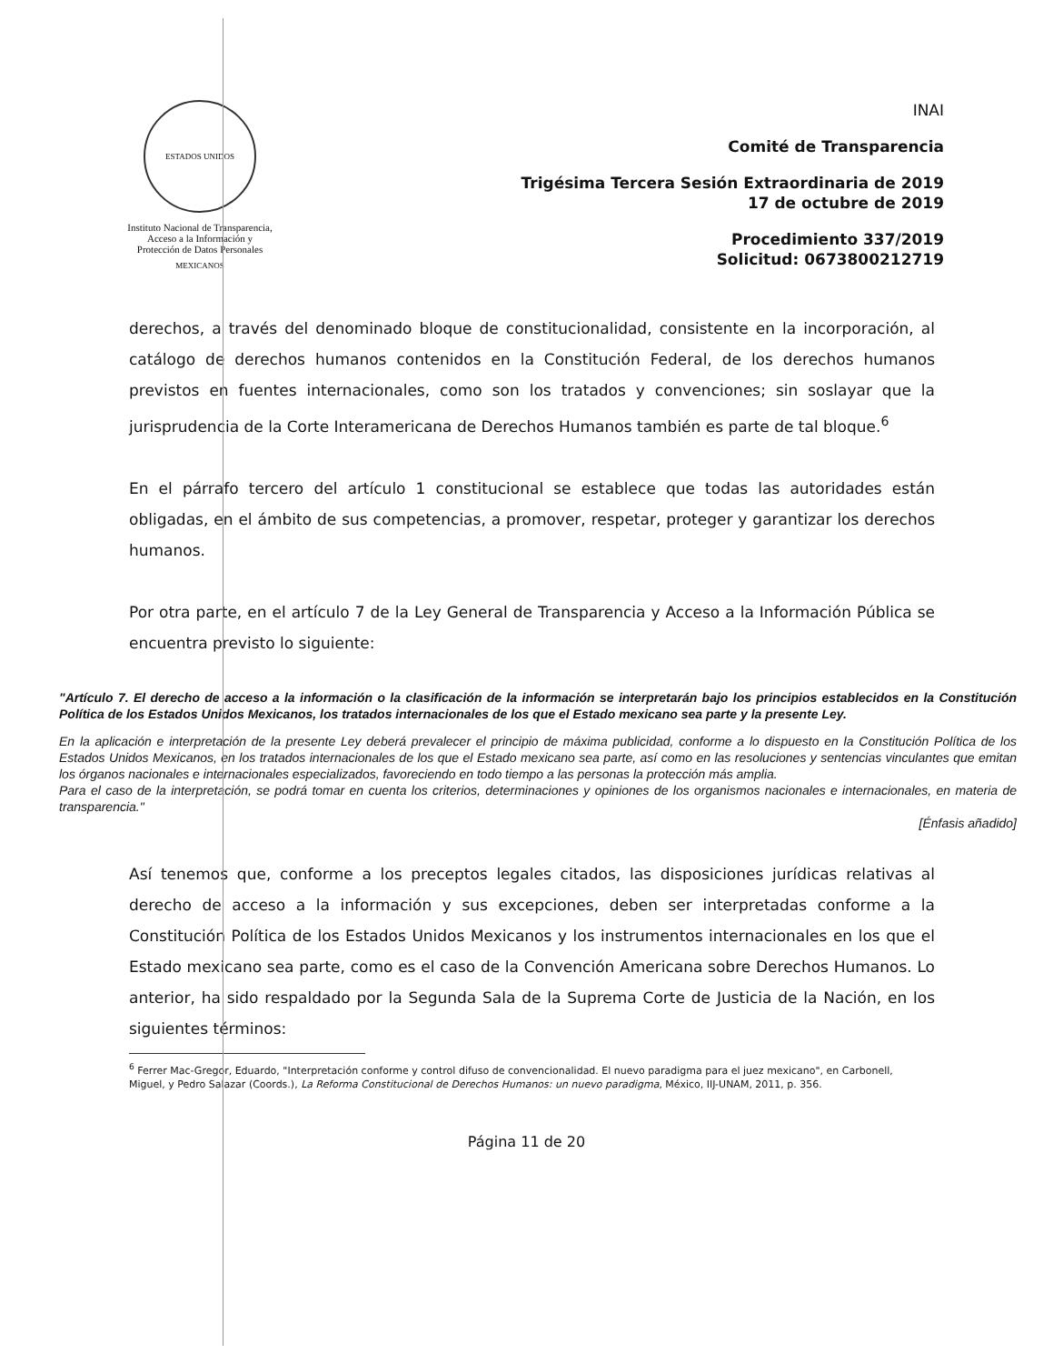ESTADOS UNIDOS MEXICANOS
Instituto Nacional de Transparencia, Acceso a la Información y Protección de Datos Personales
INAI
Comité de Transparencia
Trigésima Tercera Sesión Extraordinaria de 2019
17 de octubre de 2019
Procedimiento 337/2019
Solicitud: 0673800212719
derechos, a través del denominado bloque de constitucionalidad, consistente en la incorporación, al catálogo de derechos humanos contenidos en la Constitución Federal, de los derechos humanos previstos en fuentes internacionales, como son los tratados y convenciones; sin soslayar que la jurisprudencia de la Corte Interamericana de Derechos Humanos también es parte de tal bloque.<sup>6</sup>
En el párrafo tercero del artículo 1 constitucional se establece que todas las autoridades están obligadas, en el ámbito de sus competencias, a promover, respetar, proteger y garantizar los derechos humanos.
Por otra parte, en el artículo 7 de la Ley General de Transparencia y Acceso a la Información Pública se encuentra previsto lo siguiente:
"Artículo 7. El derecho de acceso a la información o la clasificación de la información se interpretarán bajo los principios establecidos en la Constitución Política de los Estados Unidos Mexicanos, los tratados internacionales de los que el Estado mexicano sea parte y la presente Ley.
En la aplicación e interpretación de la presente Ley deberá prevalecer el principio de máxima publicidad, conforme a lo dispuesto en la Constitución Política de los Estados Unidos Mexicanos, en los tratados internacionales de los que el Estado mexicano sea parte, así como en las resoluciones y sentencias vinculantes que emitan los órganos nacionales e internacionales especializados, favoreciendo en todo tiempo a las personas la protección más amplia.
Para el caso de la interpretación, se podrá tomar en cuenta los criterios, determinaciones y opiniones de los organismos nacionales e internacionales, en materia de transparencia."
[Énfasis añadido]
Así tenemos que, conforme a los preceptos legales citados, las disposiciones jurídicas relativas al derecho de acceso a la información y sus excepciones, deben ser interpretadas conforme a la Constitución Política de los Estados Unidos Mexicanos y los instrumentos internacionales en los que el Estado mexicano sea parte, como es el caso de la Convención Americana sobre Derechos Humanos. Lo anterior, ha sido respaldado por la Segunda Sala de la Suprema Corte de Justicia de la Nación, en los siguientes términos:
<sup>6</sup> Ferrer Mac-Gregor, Eduardo, "Interpretación conforme y control difuso de convencionalidad. El nuevo paradigma para el juez mexicano", en Carbonell, Miguel, y Pedro Salazar (Coords.), La Reforma Constitucional de Derechos Humanos: un nuevo paradigma, México, IIJ-UNAM, 2011, p. 356.
Página 11 de 20